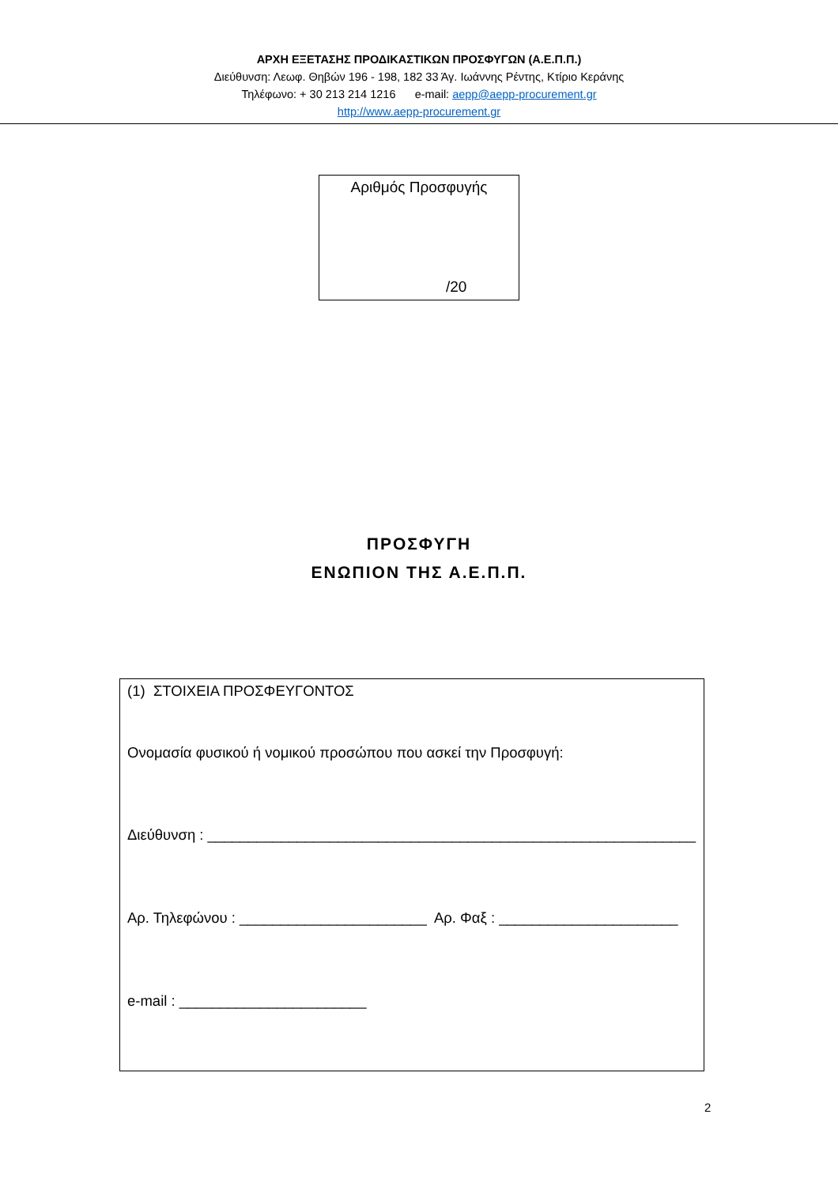ΑΡΧΗ ΕΞΕΤΑΣΗΣ ΠΡΟΔΙΚΑΣΤΙΚΩΝ ΠΡΟΣΦΥΓΩΝ (Α.Ε.Π.Π.)
Διεύθυνση: Λεωφ. Θηβών 196 - 198, 182 33 Άγ. Ιωάννης Ρέντης, Κτίριο Κεράνης
Τηλέφωνο: + 30 213 214 1216 e-mail: aepp@aepp-procurement.gr
http://www.aepp-procurement.gr
Αριθμός Προσφυγής
/20
ΠΡΟΣΦΥΓΗ
ΕΝΩΠΙΟΝ ΤΗΣ Α.Ε.Π.Π.
(1) ΣΤΟΙΧΕΙΑ ΠΡΟΣΦΕΥΓΟΝΤΟΣ
Ονομασία φυσικού ή νομικού προσώπου που ασκεί την Προσφυγή:
Διεύθυνση : ____________________________________________________________
Αρ. Τηλεφώνου : _______________________ Αρ. Φαξ : ______________________
e-mail : _______________________
2